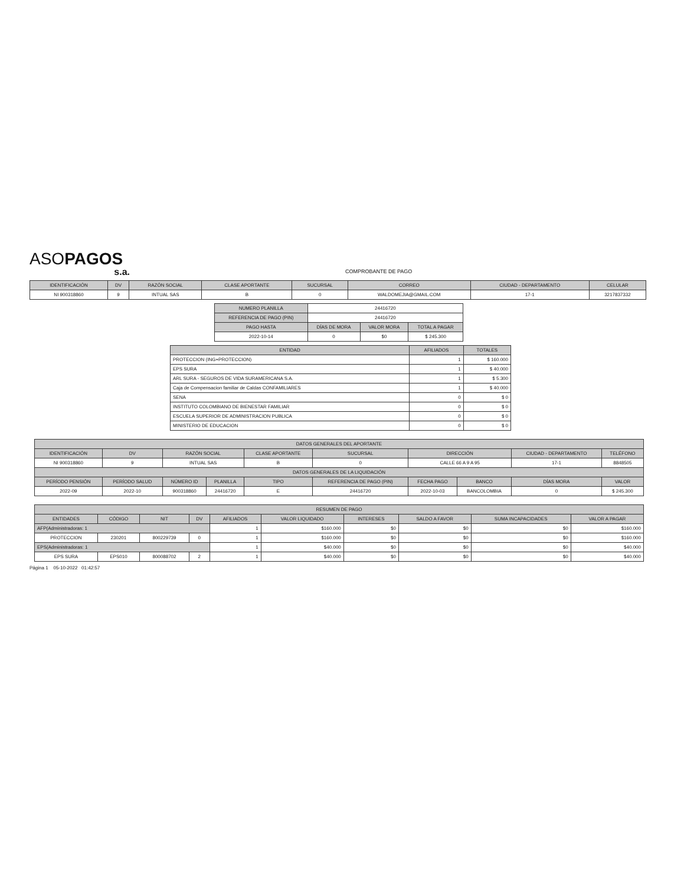ASOPAGOS
s.a.
COMPROBANTE DE PAGO
| IDENTIFICACIÓN | DV | RAZÓN SOCIAL | CLASE APORTANTE | SUCURSAL | CORREO | CIUDAD - DEPARTAMENTO | CELULAR |
| --- | --- | --- | --- | --- | --- | --- | --- |
| NI 900318860 | 9 | INTUAL SAS | B | 0 | WALDOMEJIA@GMAIL.COM | 17-1 | 3217837332 |
| NUMERO PLANILLA | 24416720 | | |
| REFERENCIA DE PAGO (PIN) | 24416720 | | |
| PAGO HASTA | DÍAS DE MORA | VALOR MORA | TOTAL A PAGAR |
| 2022-10-14 | 0 | $0 | $ 245.300 |
| ENTIDAD | AFILIADOS | TOTALES |
| --- | --- | --- |
| PROTECCION (ING+PROTECCION) | 1 | $ 160.000 |
| EPS SURA | 1 | $ 40.000 |
| ARL SURA - SEGUROS DE VIDA SURAMERICANA S.A. | 1 | $ 5.300 |
| Caja de Compensacion familiar de Caldas CONFAMILIARES | 1 | $ 40.000 |
| SENA | 0 | $ 0 |
| INSTITUTO COLOMBIANO DE BIENESTAR FAMILIAR | 0 | $ 0 |
| ESCUELA SUPERIOR DE ADMINISTRACION PUBLICA | 0 | $ 0 |
| MINISTERIO DE EDUCACION | 0 | $ 0 |
| DATOS GENERALES DEL APORTANTE | | | | | | | | | |
| --- | --- | --- | --- | --- | --- | --- | --- | --- | --- |
| IDENTIFICACIÓN | DV | RAZÓN SOCIAL | | CLASE APORTANTE | SUCURSAL | DIRECCIÓN | | CIUDAD - DEPARTAMENTO | TELÉFONO |
| NI 900318860 | 9 | INTUAL SAS | | B | 0 | CALLE 66 A 9 A 95 | | 17-1 | 8848505 |
| DATOS GENERALES DE LA LIQUIDACIÓN | | | | | | | | | |
| PERÍODO PENSIÓN | PERÍODO SALUD | NÚMERO ID | PLANILLA | TIPO | REFERENCIA DE PAGO (PIN) | FECHA PAGO | BANCO | DÍAS MORA | VALOR |
| 2022-09 | 2022-10 | 900318860 | 24416720 | E | 24416720 | 2022-10-03 | BANCOLOMBIA | 0 | $ 245.300 |
| RESUMEN DE PAGO | | | | | | | | | |
| --- | --- | --- | --- | --- | --- | --- | --- | --- | --- |
| ENTIDADES | CÓDIGO | NIT | DV | AFILIADOS | VALOR LIQUIDADO | INTERESES | SALDO A FAVOR | SUMA INCAPACIDADES | VALOR A PAGAR |
| AFP(Administradoras: 1 | | | | 1 | $160.000 | $0 | $0 | $0 | $160.000 |
| PROTECCION | 230201 | 800229739 | 0 | 1 | $160.000 | $0 | $0 | $0 | $160.000 |
| EPS(Administradoras: 1 | | | | 1 | $40.000 | $0 | $0 | $0 | $40.000 |
| EPS SURA | EPS010 | 800088702 | 2 | 1 | $40.000 | $0 | $0 | $0 | $40.000 |
Página 1 05-10-2022 01:42:57